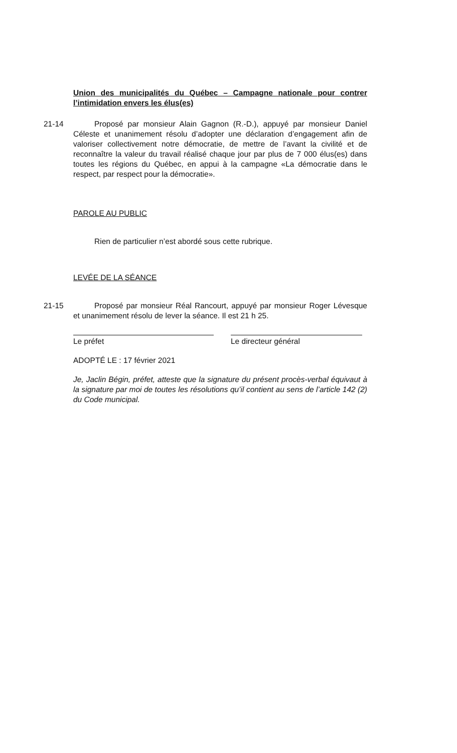Union des municipalités du Québec – Campagne nationale pour contrer l’intimidation envers les élus(es)
21-14 Proposé par monsieur Alain Gagnon (R.-D.), appuyé par monsieur Daniel Céleste et unanimement résolu d’adopter une déclaration d’engagement afin de valoriser collectivement notre démocratie, de mettre de l’avant la civilité et de reconnaître la valeur du travail réalisé chaque jour par plus de 7 000 élus(es) dans toutes les régions du Québec, en appui à la campagne «La démocratie dans le respect, par respect pour la démocratie».
PAROLE AU PUBLIC
Rien de particulier n’est abordé sous cette rubrique.
LEVÉE DE LA SÉANCE
21-15 Proposé par monsieur Réal Rancourt, appuyé par monsieur Roger Lévesque et unanimement résolu de lever la séance. Il est 21 h 25.
Le préfet Le directeur général
ADOPTÉ LE : 17 février 2021
Je, Jaclin Bégin, préfet, atteste que la signature du présent procès-verbal équivaut à la signature par moi de toutes les résolutions qu’il contient au sens de l’article 142 (2) du Code municipal.